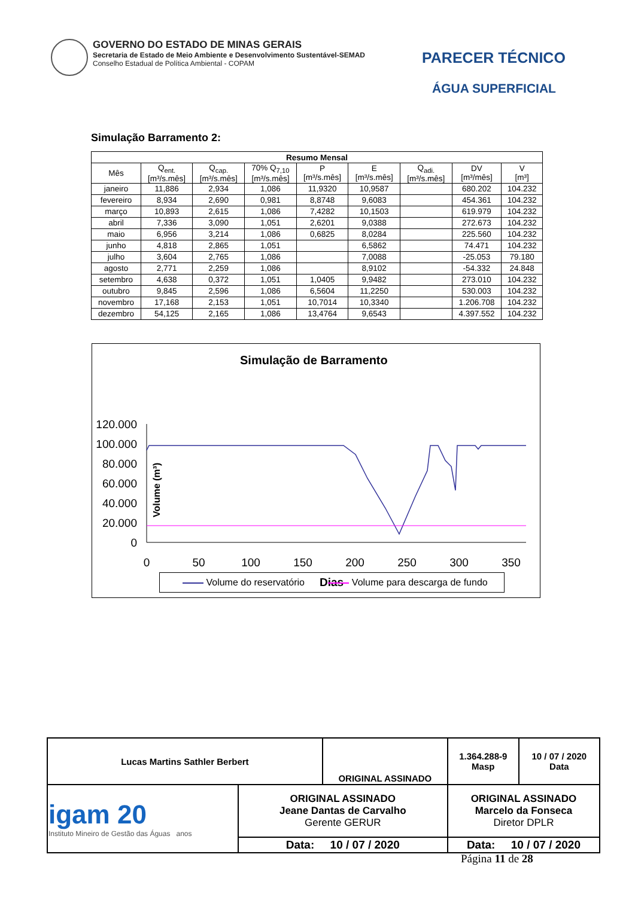GOVERNO DO ESTADO DE MINAS GERAIS
Secretaria de Estado de Meio Ambiente e Desenvolvimento Sustentável-SEMAD
Conselho Estadual de Política Ambiental - COPAM
PARECER TÉCNICO
ÁGUA SUPERFICIAL
Simulação Barramento 2:
| Resumo Mensal | | | | | | | | |
| --- | --- | --- | --- | --- | --- | --- | --- | --- |
| Mês | Q<sub>ent.</sub> [m³/s.mês] | Q<sub>cap.</sub> [m³/s.mês] | 70% Q<sub>7,10</sub> [m³/s.mês] | P [m³/s.mês] | E [m³/s.mês] | Q<sub>adi.</sub> [m³/s.mês] | DV [m³/mês] | V [m³] |
| janeiro | 11,886 | 2,934 | 1,086 | 11,9320 | 10,9587 | | 680.202 | 104.232 |
| fevereiro | 8,934 | 2,690 | 0,981 | 8,8748 | 9,6083 | | 454.361 | 104.232 |
| março | 10,893 | 2,615 | 1,086 | 7,4282 | 10,1503 | | 619.979 | 104.232 |
| abril | 7,336 | 3,090 | 1,051 | 2,6201 | 9,0388 | | 272.673 | 104.232 |
| maio | 6,956 | 3,214 | 1,086 | 0,6825 | 8,0284 | | 225.560 | 104.232 |
| junho | 4,818 | 2,865 | 1,051 | | 6,5862 | | 74.471 | 104.232 |
| julho | 3,604 | 2,765 | 1,086 | | 7,0088 | | -25.053 | 79.180 |
| agosto | 2,771 | 2,259 | 1,086 | | 8,9102 | | -54.332 | 24.848 |
| setembro | 4,638 | 0,372 | 1,051 | 1,0405 | 9,9482 | | 273.010 | 104.232 |
| outubro | 9,845 | 2,596 | 1,086 | 6,5604 | 11,2250 | | 530.003 | 104.232 |
| novembro | 17,168 | 2,153 | 1,051 | 10,7014 | 10,3340 | | 1.206.708 | 104.232 |
| dezembro | 54,125 | 2,165 | 1,086 | 13,4764 | 9,6543 | | 4.397.552 | 104.232 |
Simulação de Barramento
120.000
100.000
80.000
60.000
40.000
20.000
0
Volume (m³)
0
50
100
150
200
250
300
350
Dias
Volume do reservatório Volume para descarga de fundo
| Lucas Martins Sathler Berbert | | ORIGINAL ASSINADO | | 1.364.288-9 Masp | 10 / 07 / 2020 Data |
| igam 20 Instituto Mineiro de Gestão das Águas anos | ORIGINAL ASSINADO Jeane Dantas de Carvalho Gerente GERUR | | ORIGINAL ASSINADO Marcelo da Fonseca Diretor DPLR | | |
| | Data: 10 / 07 / 2020 | | Data: 10 / 07 / 2020 | | |
Página 11 de 28